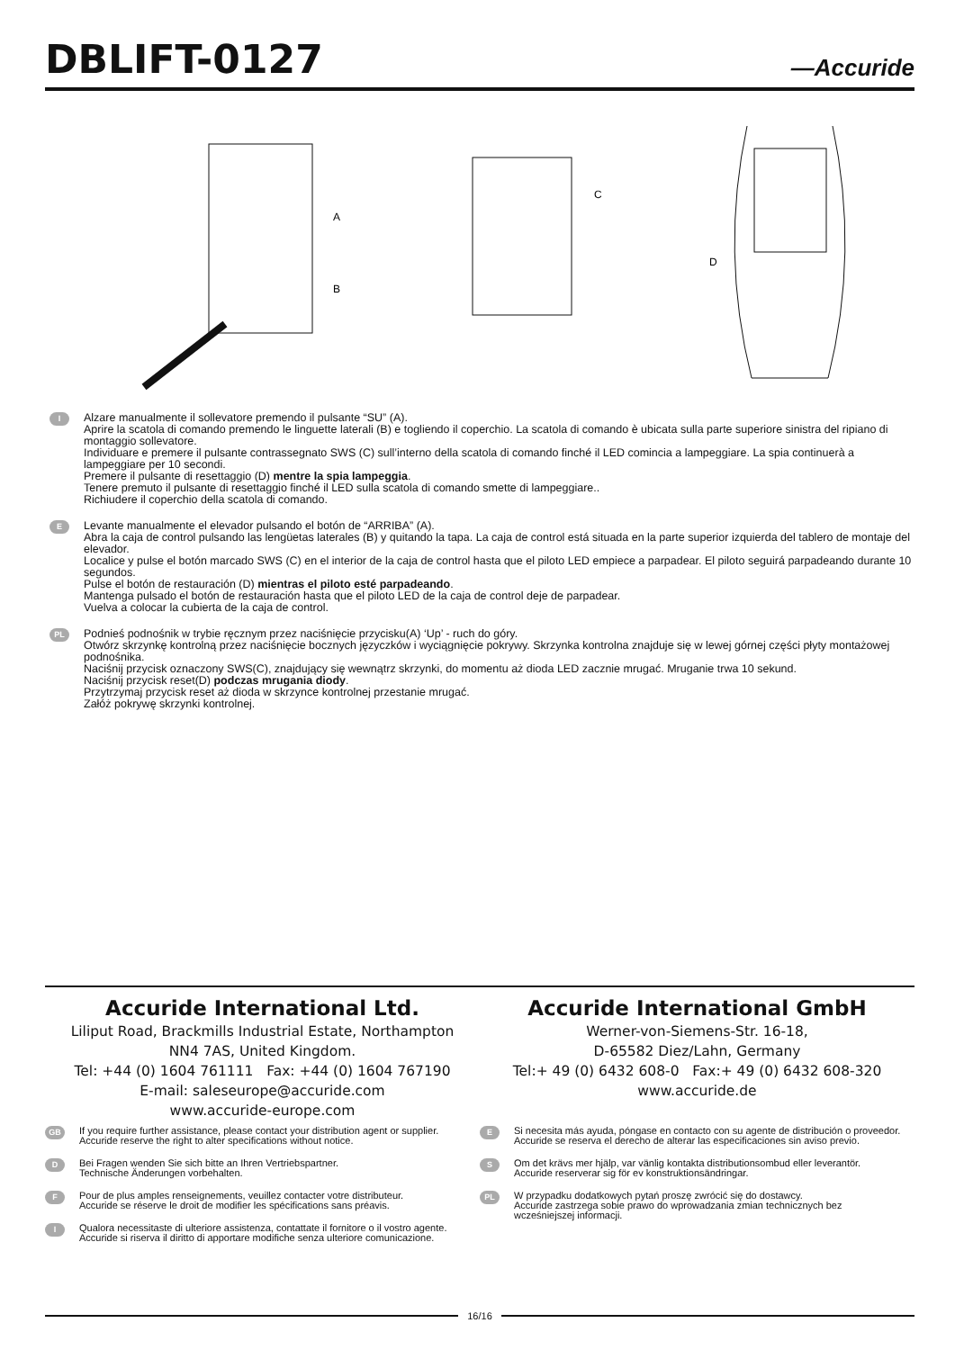DBLIFT-0127
—Accuride
A
B
C
D
I
Alzare manualmente il sollevatore premendo il pulsante “SU” (A).
Aprire la scatola di comando premendo le linguette laterali (B) e togliendo il coperchio. La scatola di comando è ubicata sulla parte superiore sinistra del ripiano di montaggio sollevatore.
Individuare e premere il pulsante contrassegnato SWS (C) sull’interno della scatola di comando finché il LED comincia a lampeggiare. La spia continuerà a lampeggiare per 10 secondi.
Premere il pulsante di resettaggio (D) mentre la spia lampeggia.
Tenere premuto il pulsante di resettaggio finché il LED sulla scatola di comando smette di lampeggiare..
Richiudere il coperchio della scatola di comando.
E
Levante manualmente el elevador pulsando el botón de “ARRIBA” (A).
Abra la caja de control pulsando las lengüetas laterales (B) y quitando la tapa. La caja de control está situada en la parte superior izquierda del tablero de montaje del elevador.
Localice y pulse el botón marcado SWS (C) en el interior de la caja de control hasta que el piloto LED empiece a parpadear. El piloto seguirá parpadeando durante 10 segundos.
Pulse el botón de restauración (D) mientras el piloto esté parpadeando.
Mantenga pulsado el botón de restauración hasta que el piloto LED de la caja de control deje de parpadear.
Vuelva a colocar la cubierta de la caja de control.
PL
Podnieś podnośnik w trybie ręcznym przez naciśnięcie przycisku(A) ‘Up’ - ruch do góry.
Otwórz skrzynkę kontrolną przez naciśnięcie bocznych języczków i wyciągnięcie pokrywy. Skrzynka kontrolna znajduje się w lewej górnej części płyty montażowej podnośnika.
Naciśnij przycisk oznaczony SWS(C), znajdujący się wewnątrz skrzynki, do momentu aż dioda LED zacznie mrugać. Mruganie trwa 10 sekund.
Naciśnij przycisk reset(D) podczas mrugania diody.
Przytrzymaj przycisk reset aż dioda w skrzynce kontrolnej przestanie mrugać.
Załóż pokrywę skrzynki kontrolnej.
Accuride International Ltd.
Liliput Road, Brackmills Industrial Estate, Northampton
NN4 7AS, United Kingdom.
Tel: +44 (0) 1604 761111 Fax: +44 (0) 1604 767190
E-mail: saleseurope@accuride.com
www.accuride-europe.com
Accuride International GmbH
Werner-von-Siemens-Str. 16-18,
D-65582 Diez/Lahn, Germany
Tel:+ 49 (0) 6432 608-0 Fax:+ 49 (0) 6432 608-320
www.accuride.de
GB
If you require further assistance, please contact your distribution agent or supplier.
Accuride reserve the right to alter specifications without notice.
D
Bei Fragen wenden Sie sich bitte an Ihren Vertriebspartner.
Technische Änderungen vorbehalten.
F
Pour de plus amples renseignements, veuillez contacter votre distributeur.
Accuride se réserve le droit de modifier les spécifications sans préavis.
I
Qualora necessitaste di ulteriore assistenza, contattate il fornitore o il vostro agente.
Accuride si riserva il diritto di apportare modifiche senza ulteriore comunicazione.
E
Si necesita más ayuda, póngase en contacto con su agente de distribución o proveedor.
Accuride se reserva el derecho de alterar las especificaciones sin aviso previo.
S
Om det krävs mer hjälp, var vänlig kontakta distributionsombud eller leverantör.
Accuride reserverar sig för ev konstruktionsändringar.
PL
W przypadku dodatkowych pytań proszę zwrócić się do dostawcy.
Accuride zastrzega sobie prawo do wprowadzania zmian technicznych bez wcześniejszej informacji.
16/16